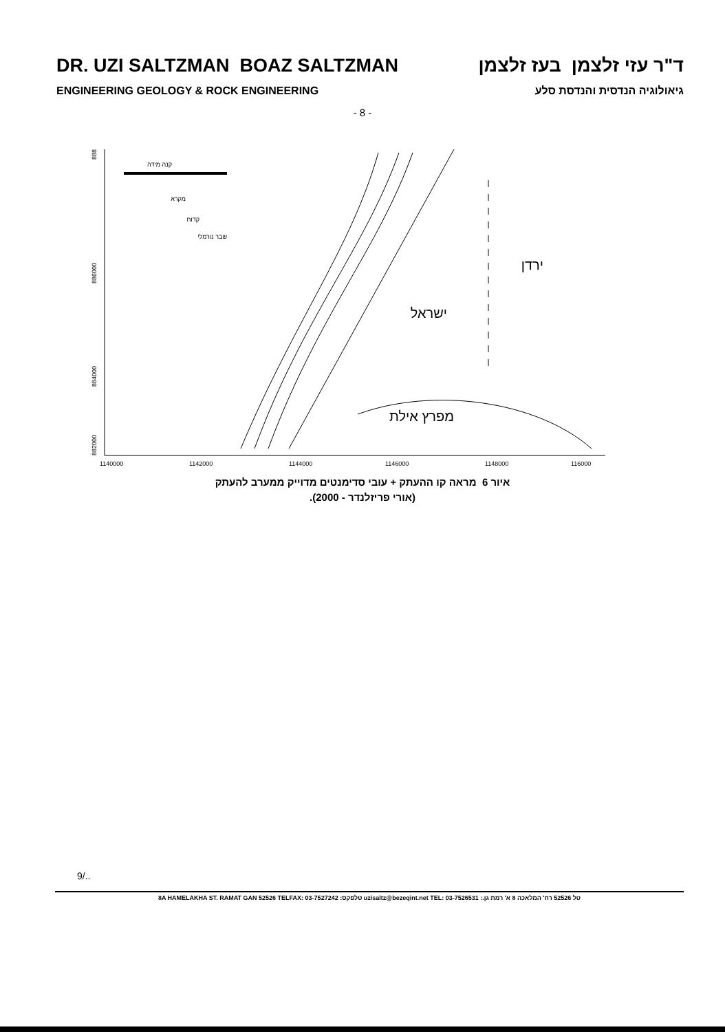DR. UZI SALTZMAN BOAZ SALTZMAN ד"ר עזי זלצמן בעז זלצמן
ENGINEERING GEOLOGY & ROCK ENGINEERING גיאולוגיה הנדסית והנדסת סלע
- 8 -
888
886000
884000
882000
1140000
1142000
1144000
1146000
1148000
116000
קנה מידה
מקרא
קדוח
שבר נורמלי
ירדן
ישראל
מפרץ אילת
איור 6 מראה קו ההעתק + עובי סדימנטים מדוייק ממערב להעתק
(אורי פריזלנדר - 2000).
9/..
8A HAMELAKHA ST. RAMAT GAN 52526 TELFAX: 03-7527242 :טלפקס uzisaltz@bezeqint.net TEL: 03-7526531 :.טל 52526 רח' המלאכה 8 א' רמת גן